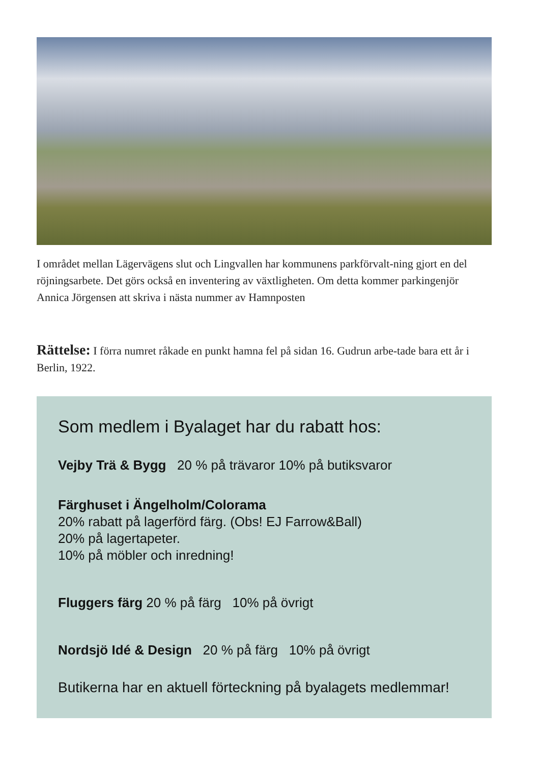I området mellan Lägervägens slut och Lingvallen har kommunens parkförvalt-ning gjort en del röjningsarbete. Det görs också en inventering av växtligheten. Om detta kommer parkingenjör Annica Jörgensen att skriva i nästa nummer av Hamnposten
Rättelse: I förra numret råkade en punkt hamna fel på sidan 16. Gudrun arbe-tade bara ett år i Berlin, 1922.
Som medlem i Byalaget har du rabatt hos:
Vejby Trä & Bygg 20 % på trävaror 10% på butiksvaror
Färghuset i Ängelholm/Colorama
20% rabatt på lagerförd färg. (Obs! EJ Farrow&Ball)
20% på lagertapeter.
10% på möbler och inredning!
Fluggers färg 20 % på färg 10% på övrigt
Nordsjö Idé & Design 20 % på färg 10% på övrigt
Butikerna har en aktuell förteckning på byalagets medlemmar!